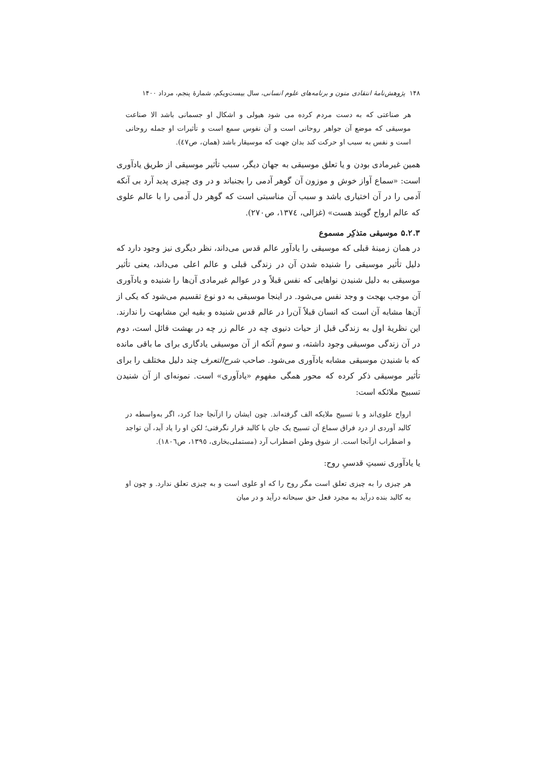۱۴۸ پژوهش‌نامهٔ انتقادی متون و برنامه‌های علوم انسانی، سال بیست‌ویکم، شمارهٔ پنجم، مرداد ۱۴۰۰
هر صناعتی که به دست مردم کرده می شود هیولی و اشکال او جسمانی باشد الا صناعت موسیقی که موضع آن جواهر روحانی است و آن نفوس سمع است و تأثیرات او جمله روحانی است و نفس به سبب او حرکت کند بدان جهت که موسیقار باشد (همان، ص٤٧).
همین غیرمادی بودن و یا تعلق موسیقی به جهان دیگر، سبب تأثیر موسیقی از طریق یادآوری است: «سماع آواز خوش و موزون آن گوهر آدمی را بجنباند و در وی چیزی پدید آرد بی آنکه آدمی را در آن اختیاری باشد و سبب آن مناسبتی است که گوهر دل آدمی را با عالم علوی که عالم ارواح گویند هست» (غزالی، ١٣٧٤، ص٢٧٠).
۵.۲.۳ موسیقی متذکِر مسموع
در همان زمینهٔ قبلی که موسیقی را یادآور عالم قدس می‌داند، نظر دیگری نیز وجود دارد که دلیل تأثیر موسیقی را شنیده شدن آن در زندگی قبلی و عالم اعلی می‌داند، یعنی تأثیر موسیقی به دلیل شنیدن نواهایی که نفس قبلاً و در عوالم غیرمادی آن‌ها را شنیده و یادآوری آن موجب بهجت و وجد نفس می‌شود. در اینجا موسیقی به دو نوع تقسیم می‌شود که یکی از آن‌ها مشابه آن است که انسان قبلاً آن‌را در عالم قدس شنیده و بقیه این مشابهت را ندارند. این نظریهٔ اول به زندگی قبل از حیات دنیوی چه در عالم زر چه در بهشت قائل است، دوم در آن زندگی موسیقی وجود داشته، و سوم آنکه از آن موسیقی یادگاری برای ما باقی مانده که با شنیدن موسیقی مشابه یادآوری می‌شود. صاحب شرح‌التعرف چند دلیل مختلف را برای تأثیر موسیقی ذکر کرده که محور همگی مفهوم «یادآوری» است. نمونه‌ای از آن شنیدن تسبیح ملائکه است:
ارواح علوی‌اند و با تسبیح ملایکه الف گرفته‌اند. چون ایشان را ازآنجا جدا کرد، اگر به‌واسطه در کالبد آوردی از درد فراق سماع آن تسبیح یک جان با کالبد قرار نگرفتی؛ لکن او را یاد آید، آن تواجد و اضطراب ازآنجا است. از شوق وطن اضطراب آرد (مستملی‌بخاری، ١٣٩٥، ص١٨٠٦).
یا یادآوری نسبتِ قدسیِ روح:
هر چیزی را به چیزی تعلق است مگر روح را که او علوی است و به چیزی تعلق ندارد. و چون او به کالبد بنده درآید به مجرد فعل حق سبحانه درآید و در میان